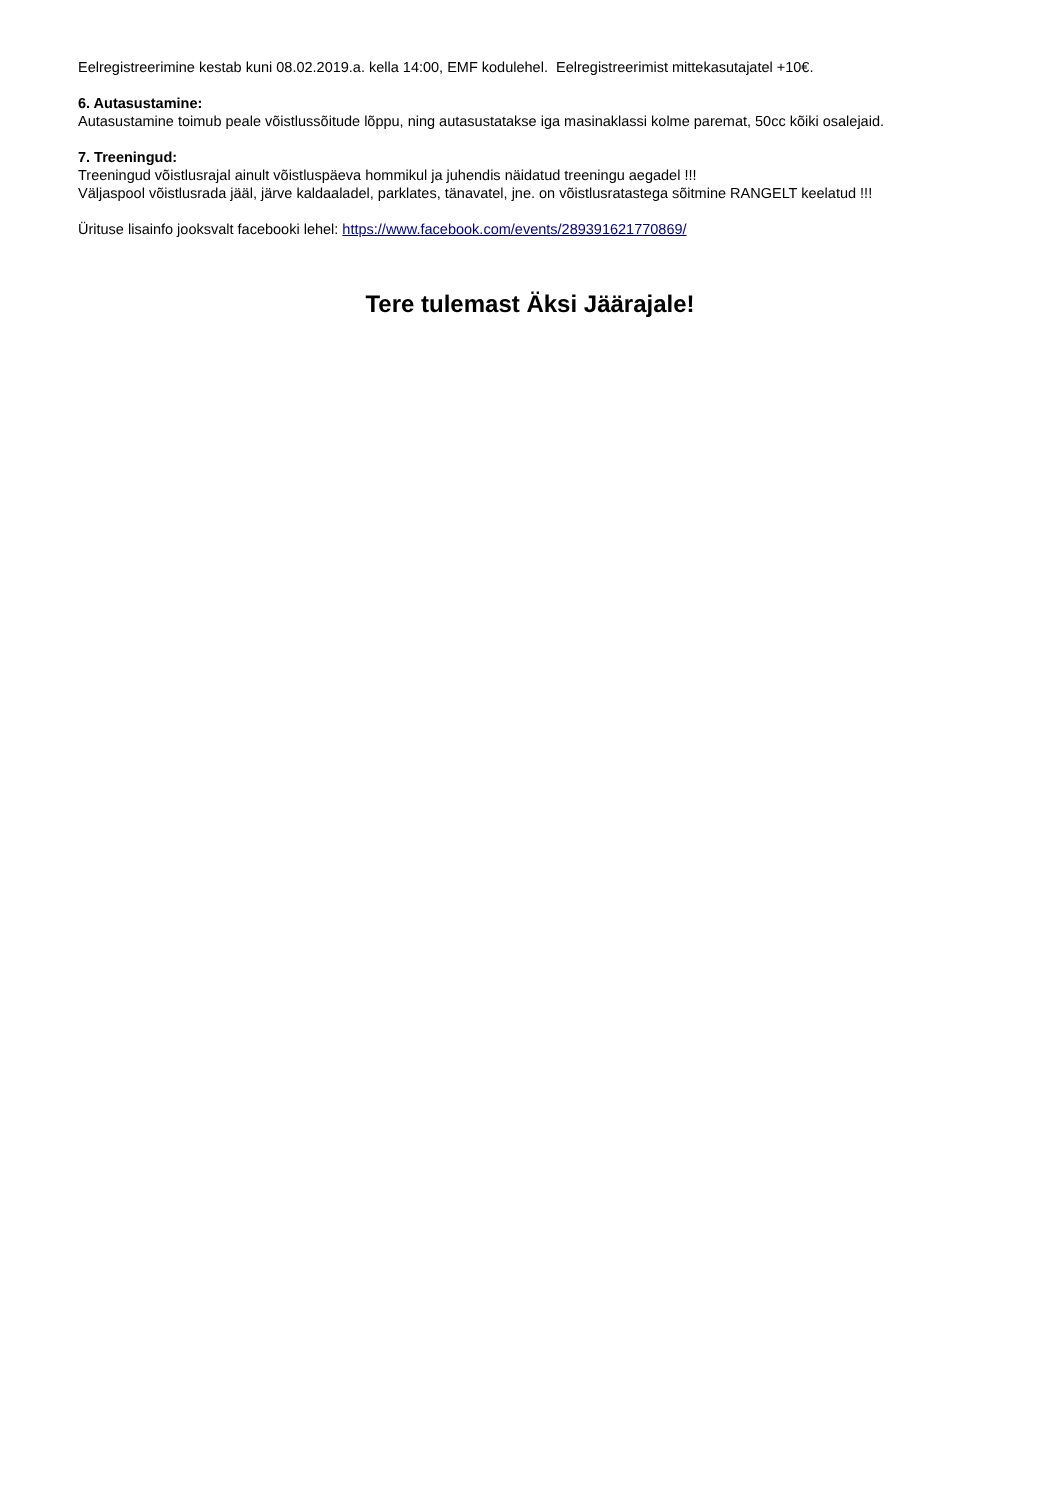Eelregistreerimine kestab kuni 08.02.2019.a. kella 14:00, EMF kodulehel. Eelregistreerimist mittekasutajatel +10€.
6. Autasustamine:
Autasustamine toimub peale võistlussõitude lõppu, ning autasustatakse iga masinaklassi kolme paremat, 50cc kõiki osalejaid.
7. Treeningud:
Treeningud võistlusrajal ainult võistluspäeva hommikul ja juhendis näidatud treeningu aegadel !!!
Väljaspool võistlusrada jääl, järve kaldaaladel, parklates, tänavatel, jne. on võistlusratastega sõitmine RANGELT keelatud !!!
Ürituse lisainfo jooksvalt facebooki lehel: https://www.facebook.com/events/289391621770869/
Tere tulemast Äksi Jäärajale!